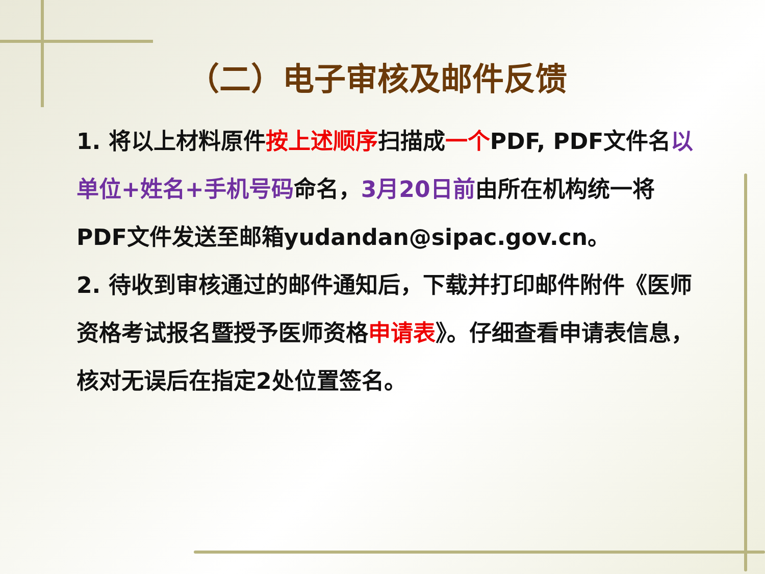（二）电子审核及邮件反馈
1. 将以上材料原件按上述顺序扫描成一个PDF, PDF文件名以单位+姓名+手机号码命名，3月20日前由所在机构统一将PDF文件发送至邮箱yudandan@sipac.gov.cn。
2. 待收到审核通过的邮件通知后，下载并打印邮件附件《医师资格考试报名暨授予医师资格申请表》。仔细查看申请表信息，核对无误后在指定2处位置签名。